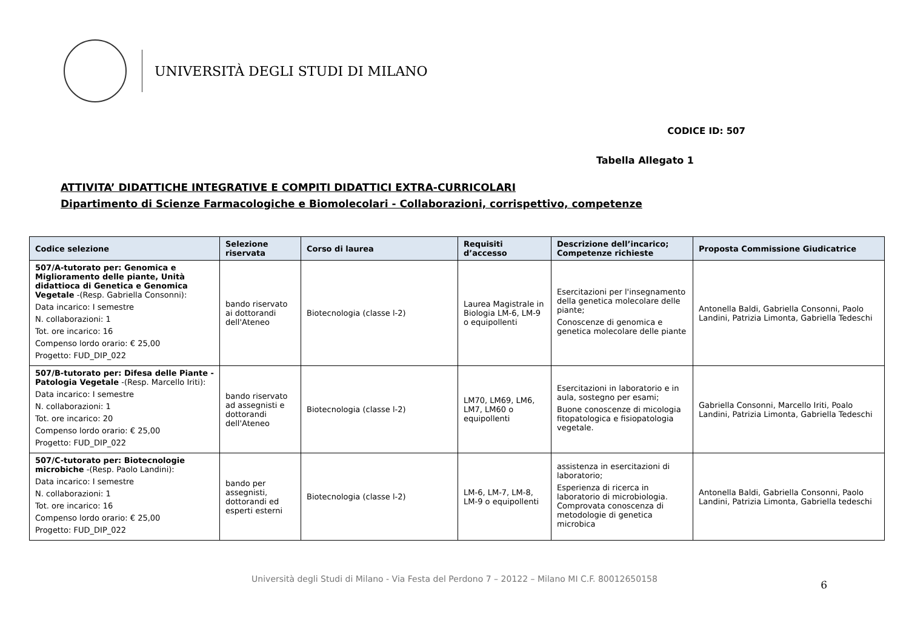UNIVERSITÀ DEGLI STUDI DI MILANO
CODICE ID: 507
Tabella Allegato 1
ATTIVITA’ DIDATTICHE INTEGRATIVE E COMPITI DIDATTICI EXTRA-CURRICOLARI
Dipartimento di Scienze Farmacologiche e Biomolecolari - Collaborazioni, corrispettivo, competenze
| Codice selezione | Selezione riservata | Corso di laurea | Requisiti d’accesso | Descrizione dell’incarico; Competenze richieste | Proposta Commissione Giudicatrice |
| --- | --- | --- | --- | --- | --- |
| 507/A-tutorato per: Genomica e Miglioramento delle piante, Unità didattioca di Genetica e Genomica Vegetale -(Resp. Gabriella Consonni): Data incarico: I semestre N. collaborazioni: 1 Tot. ore incarico: 16 Compenso lordo orario: € 25,00 Progetto: FUD_DIP_022 | bando riservato ai dottorandi dell'Ateneo | Biotecnologia (classe l-2) | Laurea Magistrale in Biologia LM-6, LM-9 o equipollenti | Esercitazioni per l'insegnamento della genetica molecolare delle piante; Conoscenze di genomica e genetica molecolare delle piante | Antonella Baldi, Gabriella Consonni, Paolo Landini, Patrizia Limonta, Gabriella Tedeschi |
| 507/B-tutorato per: Difesa delle Piante - Patologia Vegetale -(Resp. Marcello Iriti): Data incarico: I semestre N. collaborazioni: 1 Tot. ore incarico: 20 Compenso lordo orario: € 25,00 Progetto: FUD_DIP_022 | bando riservato ad assegnisti e dottorandi dell'Ateneo | Biotecnologia (classe l-2) | LM70, LM69, LM6, LM7, LM60 o equipollenti | Esercitazioni in laboratorio e in aula, sostegno per esami; Buone conoscenze di micologia fitopatologica e fisiopatologia vegetale. | Gabriella Consonni, Marcello Iriti, Poalo Landini, Patrizia Limonta, Gabriella Tedeschi |
| 507/C-tutorato per: Biotecnologie microbiche -(Resp. Paolo Landini): Data incarico: I semestre N. collaborazioni: 1 Tot. ore incarico: 16 Compenso lordo orario: € 25,00 Progetto: FUD_DIP_022 | bando per assegnisti, dottorandi ed esperti esterni | Biotecnologia (classe l-2) | LM-6, LM-7, LM-8, LM-9 o equipollenti | assistenza in esercitazioni di laboratorio; Esperienza di ricerca in laboratorio di microbiologia. Comprovata conoscenza di metodologie di genetica microbica | Antonella Baldi, Gabriella Consonni, Paolo Landini, Patrizia Limonta, Gabriella tedeschi |
6
Università degli Studi di Milano - Via Festa del Perdono 7 – 20122 – Milano MI C.F. 80012650158